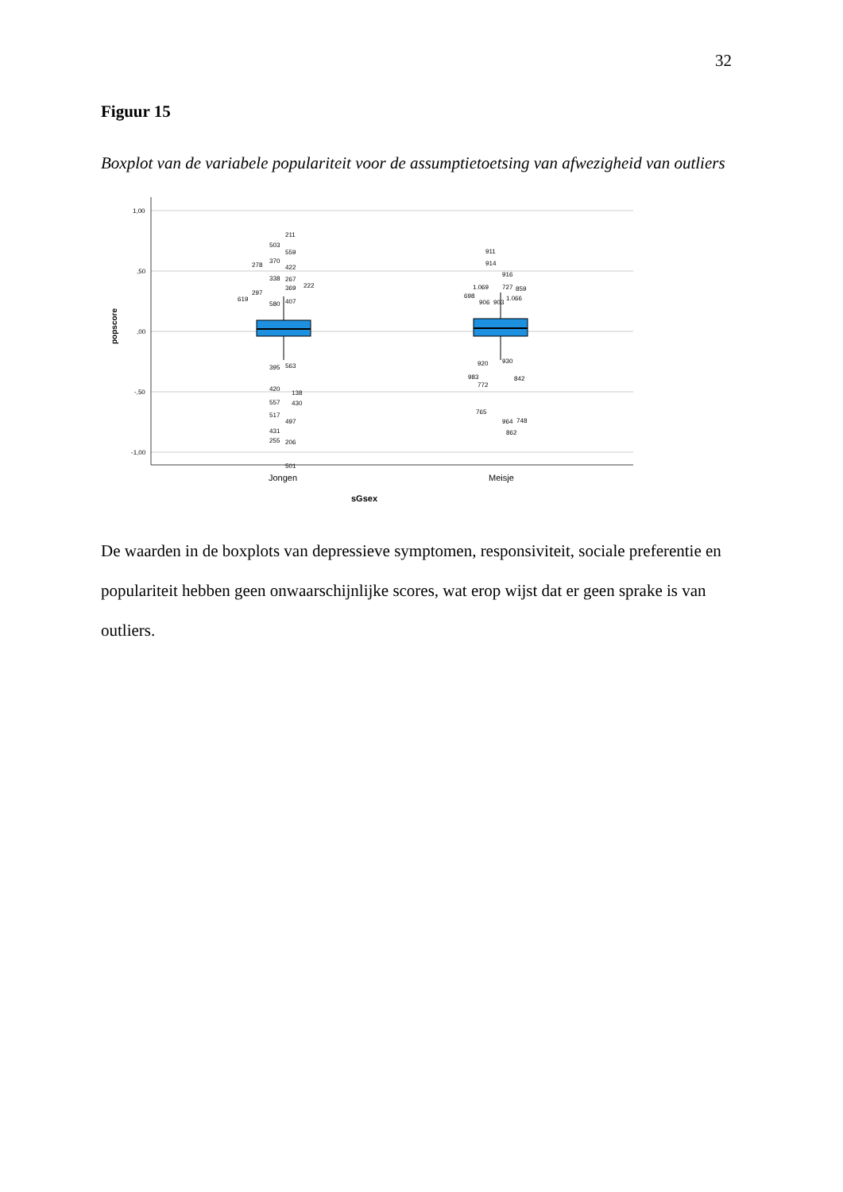32
Figuur 15
Boxplot van de variabele populariteit voor de assumptietoetsing van afwezigheid van outliers
1,00
,50
,00
-,50
-1,00
popscore
211
503
559
278
370
422
338
267
369
222
297
619
580
407
395
563
420
138
557
430
517
497
431
255
206
501
911
914
916
1.069
727
859
698
906
903
1.066
920
930
983
842
772
765
964
748
862
Jongen
Meisje
sGsex
De waarden in de boxplots van depressieve symptomen, responsiviteit, sociale preferentie en populariteit hebben geen onwaarschijnlijke scores, wat erop wijst dat er geen sprake is van outliers.